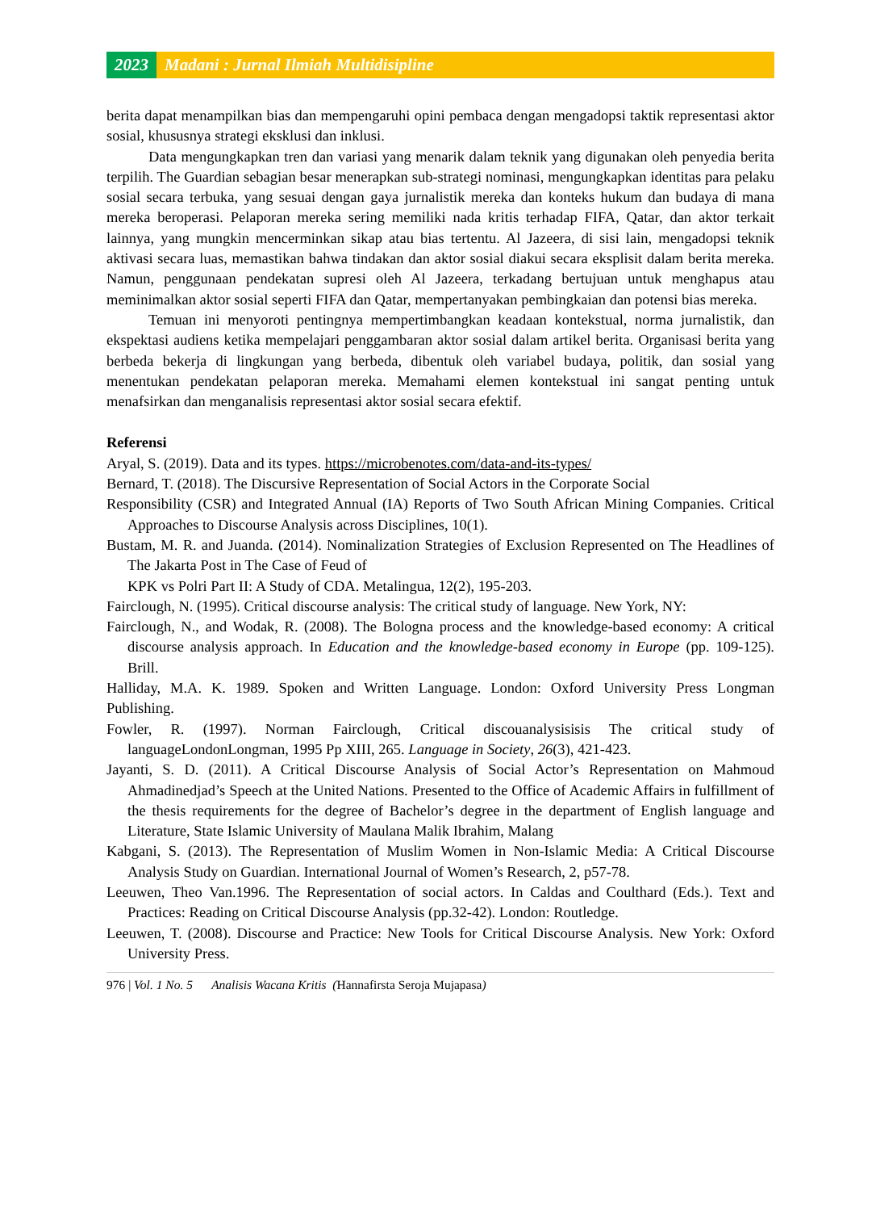2023 Madani : Jurnal Ilmiah Multidisipline
berita dapat menampilkan bias dan mempengaruhi opini pembaca dengan mengadopsi taktik representasi aktor sosial, khususnya strategi eksklusi dan inklusi.
Data mengungkapkan tren dan variasi yang menarik dalam teknik yang digunakan oleh penyedia berita terpilih. The Guardian sebagian besar menerapkan sub-strategi nominasi, mengungkapkan identitas para pelaku sosial secara terbuka, yang sesuai dengan gaya jurnalistik mereka dan konteks hukum dan budaya di mana mereka beroperasi. Pelaporan mereka sering memiliki nada kritis terhadap FIFA, Qatar, dan aktor terkait lainnya, yang mungkin mencerminkan sikap atau bias tertentu. Al Jazeera, di sisi lain, mengadopsi teknik aktivasi secara luas, memastikan bahwa tindakan dan aktor sosial diakui secara eksplisit dalam berita mereka. Namun, penggunaan pendekatan supresi oleh Al Jazeera, terkadang bertujuan untuk menghapus atau meminimalkan aktor sosial seperti FIFA dan Qatar, mempertanyakan pembingkaian dan potensi bias mereka.
Temuan ini menyoroti pentingnya mempertimbangkan keadaan kontekstual, norma jurnalistik, dan ekspektasi audiens ketika mempelajari penggambaran aktor sosial dalam artikel berita. Organisasi berita yang berbeda bekerja di lingkungan yang berbeda, dibentuk oleh variabel budaya, politik, dan sosial yang menentukan pendekatan pelaporan mereka. Memahami elemen kontekstual ini sangat penting untuk menafsirkan dan menganalisis representasi aktor sosial secara efektif.
Referensi
Aryal, S. (2019). Data and its types. https://microbenotes.com/data-and-its-types/
Bernard, T. (2018). The Discursive Representation of Social Actors in the Corporate Social
Responsibility (CSR) and Integrated Annual (IA) Reports of Two South African Mining Companies. Critical Approaches to Discourse Analysis across Disciplines, 10(1).
Bustam, M. R. and Juanda. (2014). Nominalization Strategies of Exclusion Represented on The Headlines of The Jakarta Post in The Case of Feud of
KPK vs Polri Part II: A Study of CDA. Metalingua, 12(2), 195-203.
Fairclough, N. (1995). Critical discourse analysis: The critical study of language. New York, NY:
Fairclough, N., and Wodak, R. (2008). The Bologna process and the knowledge-based economy: A critical discourse analysis approach. In Education and the knowledge-based economy in Europe (pp. 109-125). Brill.
Halliday, M.A. K. 1989. Spoken and Written Language. London: Oxford University Press Longman Publishing.
Fowler, R. (1997). Norman Fairclough, Critical discouanalysisisis The critical study of languageLondonLongman, 1995 Pp XIII, 265. Language in Society, 26(3), 421-423.
Jayanti, S. D. (2011). A Critical Discourse Analysis of Social Actor’s Representation on Mahmoud Ahmadinedjad’s Speech at the United Nations. Presented to the Office of Academic Affairs in fulfillment of the thesis requirements for the degree of Bachelor’s degree in the department of English language and Literature, State Islamic University of Maulana Malik Ibrahim, Malang
Kabgani, S. (2013). The Representation of Muslim Women in Non-Islamic Media: A Critical Discourse Analysis Study on Guardian. International Journal of Women’s Research, 2, p57-78.
Leeuwen, Theo Van.1996. The Representation of social actors. In Caldas and Coulthard (Eds.). Text and Practices: Reading on Critical Discourse Analysis (pp.32-42). London: Routledge.
Leeuwen, T. (2008). Discourse and Practice: New Tools for Critical Discourse Analysis. New York: Oxford University Press.
976 | Vol. 1 No. 5 Analisis Wacana Kritis (Hannafirsta Seroja Mujapasa)